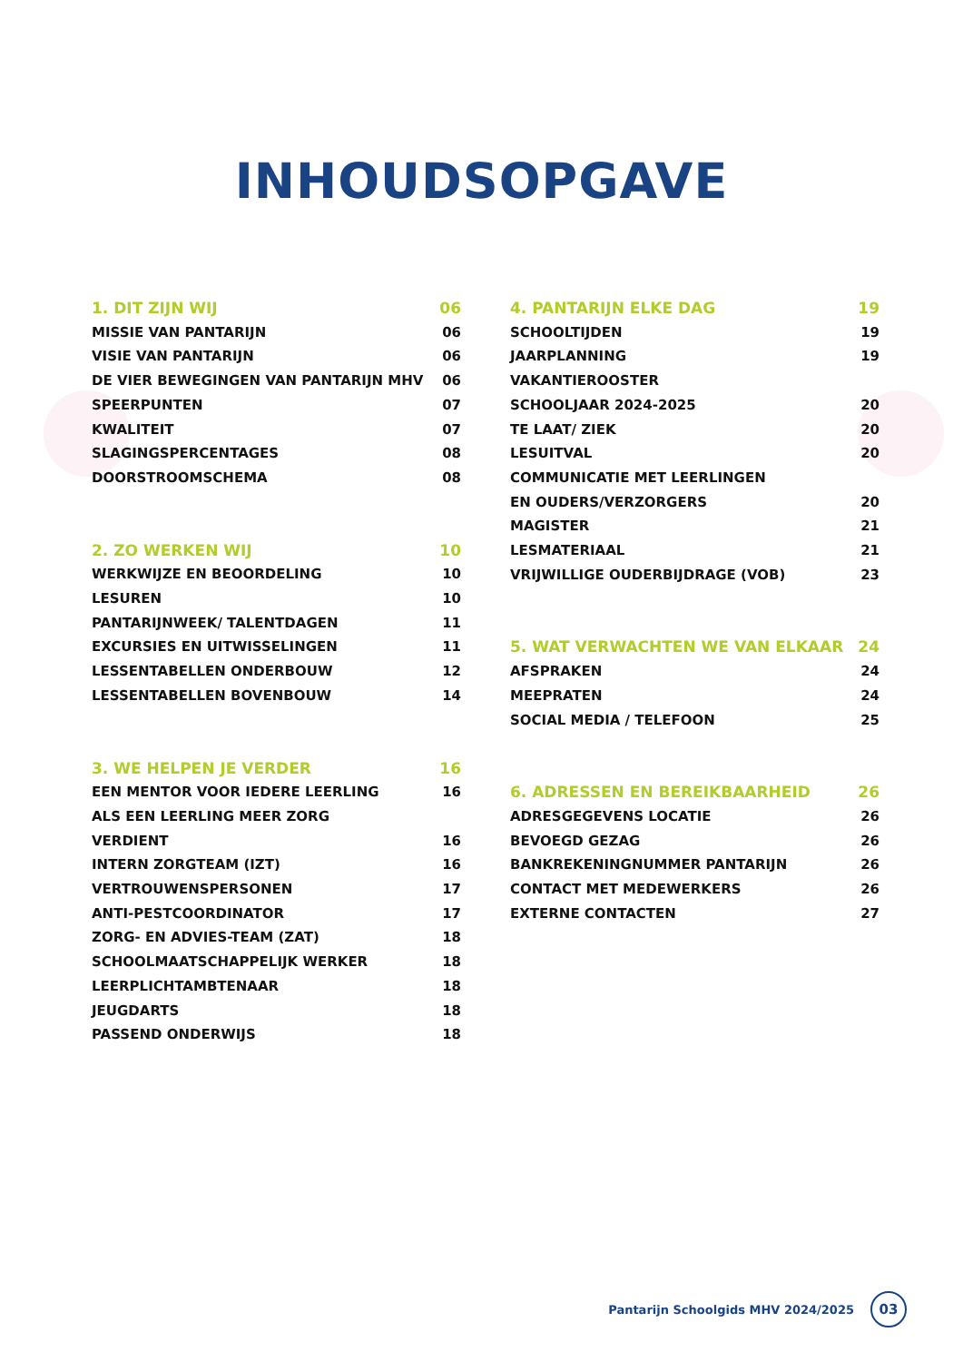INHOUDSOPGAVE
1. DIT ZIJN WIJ 06
MISSIE VAN PANTARIJN 06
VISIE VAN PANTARIJN 06
DE VIER BEWEGINGEN VAN PANTARIJN MHV 06
SPEERPUNTEN 07
KWALITEIT 07
SLAGINGSPERCENTAGES 08
DOORSTROOMSCHEMA 08
2. ZO WERKEN WIJ 10
WERKWIJZE EN BEOORDELING 10
LESUREN 10
PANTARIJNWEEK/ TALENTDAGEN 11
EXCURSIES EN UITWISSELINGEN 11
LESSENTABELLEN ONDERBOUW 12
LESSENTABELLEN BOVENBOUW 14
3. WE HELPEN JE VERDER 16
EEN MENTOR VOOR IEDERE LEERLING 16
ALS EEN LEERLING MEER ZORG
VERDIENT 16
INTERN ZORGTEAM (IZT) 16
VERTROUWENSPERSONEN 17
ANTI-PESTCOORDINATOR 17
ZORG- EN ADVIES-TEAM (ZAT) 18
SCHOOLMAATSCHAPPELIJK WERKER 18
LEERPLICHTAMBTENAAR 18
JEUGDARTS 18
PASSEND ONDERWIJS 18
4. PANTARIJN ELKE DAG 19
SCHOOLTIJDEN 19
JAARPLANNING 19
VAKANTIEROOSTER
SCHOOLJAAR 2024-2025 20
TE LAAT/ ZIEK 20
LESUITVAL 20
COMMUNICATIE MET LEERLINGEN
EN OUDERS/VERZORGERS 20
MAGISTER 21
LESMATERIAAL 21
VRIJWILLIGE OUDERBIJDRAGE (VOB) 23
5. WAT VERWACHTEN WE VAN ELKAAR 24
AFSPRAKEN 24
MEEPRATEN 24
SOCIAL MEDIA / TELEFOON 25
6. ADRESSEN EN BEREIKBAARHEID 26
ADRESGEGEVENS LOCATIE 26
BEVOEGD GEZAG 26
BANKREKENINGNUMMER PANTARIJN 26
CONTACT MET MEDEWERKERS 26
EXTERNE CONTACTEN 27
Pantarijn Schoolgids MHV 2024/2025 03